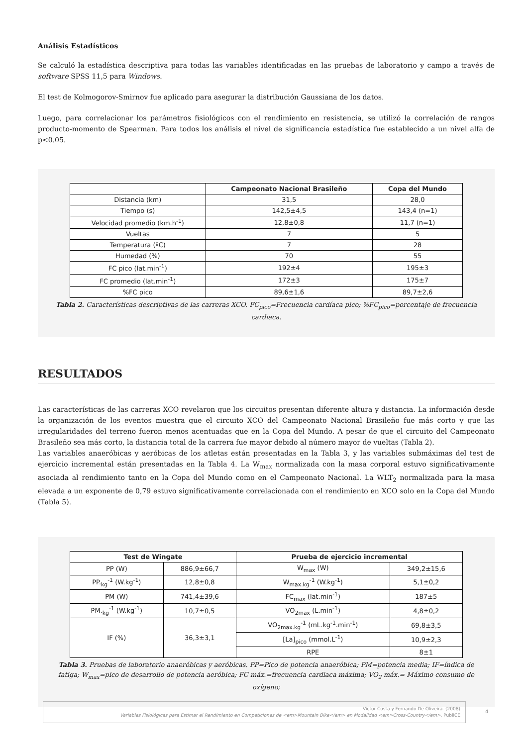Análisis Estadísticos
Se calculó la estadística descriptiva para todas las variables identificadas en las pruebas de laboratorio y campo a través de software SPSS 11,5 para Windows.
El test de Kolmogorov-Smirnov fue aplicado para asegurar la distribución Gaussiana de los datos.
Luego, para correlacionar los parámetros fisiológicos con el rendimiento en resistencia, se utilizó la correlación de rangos producto-momento de Spearman. Para todos los análisis el nivel de significancia estadística fue establecido a un nivel alfa de p<0.05.
| | Campeonato Nacional Brasileño | Copa del Mundo |
| --- | --- | --- |
| Distancia (km) | 31,5 | 28,0 |
| Tiempo (s) | 142,5±4,5 | 143,4 (n=1) |
| Velocidad promedio (km.h<sup>-1</sup>) | 12,8±0,8 | 11,7 (n=1) |
| Vueltas | 7 | 5 |
| Temperatura (ºC) | 7 | 28 |
| Humedad (%) | 70 | 55 |
| FC pico (lat.min<sup>-1</sup>) | 192±4 | 195±3 |
| FC promedio (lat.min<sup>-1</sup>) | 172±3 | 175±7 |
| %FC pico | 89,6±1,6 | 89,7±2,6 |
Tabla 2. Características descriptivas de las carreras XCO. FC<sub>pico</sub>=Frecuencia cardíaca pico; %FC<sub>pico</sub>=porcentaje de frecuencia cardiaca.
RESULTADOS
Las características de las carreras XCO revelaron que los circuitos presentan diferente altura y distancia. La información desde la organización de los eventos muestra que el circuito XCO del Campeonato Nacional Brasileño fue más corto y que las irregularidades del terreno fueron menos acentuadas que en la Copa del Mundo. A pesar de que el circuito del Campeonato Brasileño sea más corto, la distancia total de la carrera fue mayor debido al número mayor de vueltas (Tabla 2).
Las variables anaeróbicas y aeróbicas de los atletas están presentadas en la Tabla 3, y las variables submáximas del test de ejercicio incremental están presentadas en la Tabla 4. La W<sub>max</sub> normalizada con la masa corporal estuvo significativamente asociada al rendimiento tanto en la Copa del Mundo como en el Campeonato Nacional. La WLT<sub>2</sub> normalizada para la masa elevada a un exponente de 0,79 estuvo significativamente correlacionada con el rendimiento en XCO solo en la Copa del Mundo (Tabla 5).
| Test de Wingate | | Prueba de ejercicio incremental | |
| --- | --- | --- | --- |
| PP (W) | 886,9±66,7 | W<sub>max</sub> (W) | 349,2±15,6 |
| PP.<sub>kg</sub><sup>-1</sup> (W.kg<sup>-1</sup>) | 12,8±0,8 | W<sub>max.kg</sub><sup>-1</sup> (W.kg<sup>-1</sup>) | 5,1±0,2 |
| PM (W) | 741,4±39,6 | FC<sub>max</sub> (lat.min<sup>-1</sup>) | 187±5 |
| PM.<sub>kg</sub><sup>-1</sup> (W.kg<sup>-1</sup>) | 10,7±0,5 | VO<sub>2max</sub> (L.min<sup>-1</sup>) | 4,8±0,2 |
| IF (%) | 36,3±3,1 | VO<sub>2max.kg</sub><sup>-1</sup> (mL.kg<sup>-1</sup>.min<sup>-1</sup>) | 69,8±3,5 |
| | | [La]<sub>pico</sub> (mmol.L<sup>-1</sup>) | 10,9±2,3 |
| | | RPE | 8±1 |
Tabla 3. Pruebas de laboratorio anaeróbicas y aeróbicas. PP=Pico de potencia anaeróbica; PM=potencia media; IF=índica de fatiga; W<sub>max</sub>=pico de desarrollo de potencia aeróbica; FC máx.=frecuencia cardiaca máxima; VO<sub>2</sub> máx.= Máximo consumo de oxígeno;
Victor Costa y Fernando De Oliveira. (2008)
Variables Fisiológicas para Estimar el Rendimiento en Competiciones de <em>Mountain Bike</em> en Modalidad <em>Cross-Country</em>. PubliCE
4